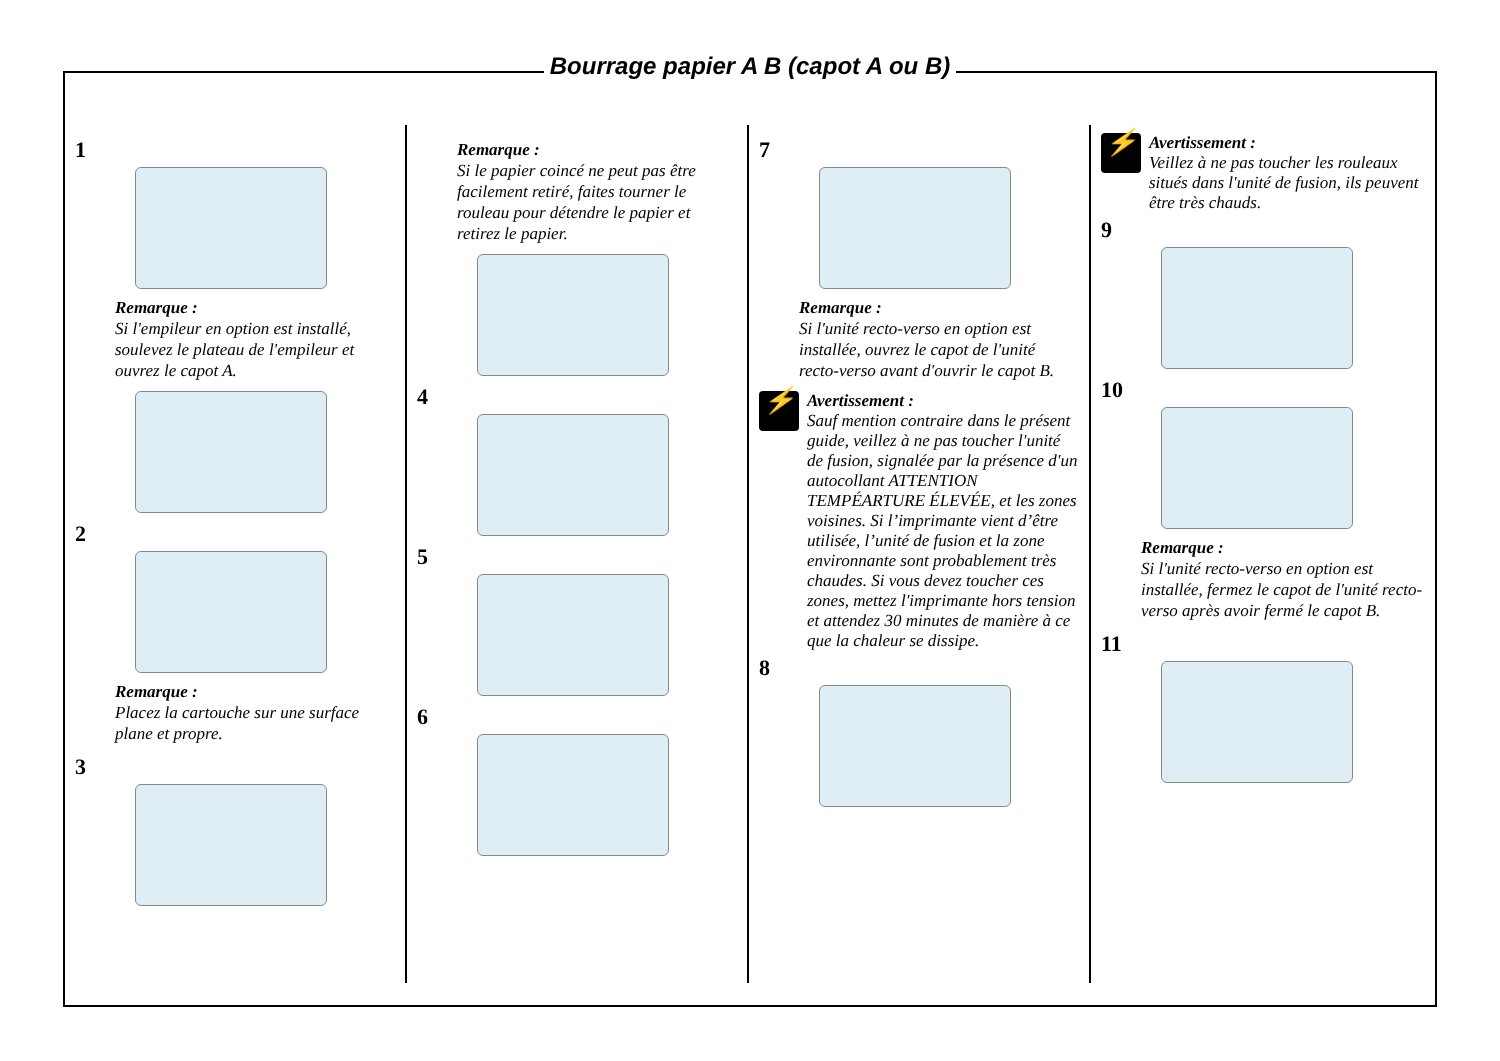Bourrage papier A B (capot A ou B)
1
Remarque :
Si l'empileur en option est installé, soulevez le plateau de l'empileur et ouvrez le capot A.
2
Remarque :
Placez la cartouche sur une surface plane et propre.
3
Remarque :
Si le papier coincé ne peut pas être facilement retiré, faites tourner le rouleau pour détendre le papier et retirez le papier.
4
5
6
7
Remarque :
Si l'unité recto-verso en option est installée, ouvrez le capot de l'unité recto-verso avant d'ouvrir le capot B.
⚡
Avertissement :
Sauf mention contraire dans le présent guide, veillez à ne pas toucher l'unité de fusion, signalée par la présence d'un autocollant ATTENTION TEMPÉARTURE ÉLEVÉE, et les zones voisines. Si l’imprimante vient d’être utilisée, l’unité de fusion et la zone environnante sont probablement très chaudes. Si vous devez toucher ces zones, mettez l'imprimante hors tension et attendez 30 minutes de manière à ce que la chaleur se dissipe.
8
⚡
Avertissement :
Veillez à ne pas toucher les rouleaux situés dans l'unité de fusion, ils peuvent être très chauds.
9
10
Remarque :
Si l'unité recto-verso en option est installée, fermez le capot de l'unité recto-verso après avoir fermé le capot B.
11